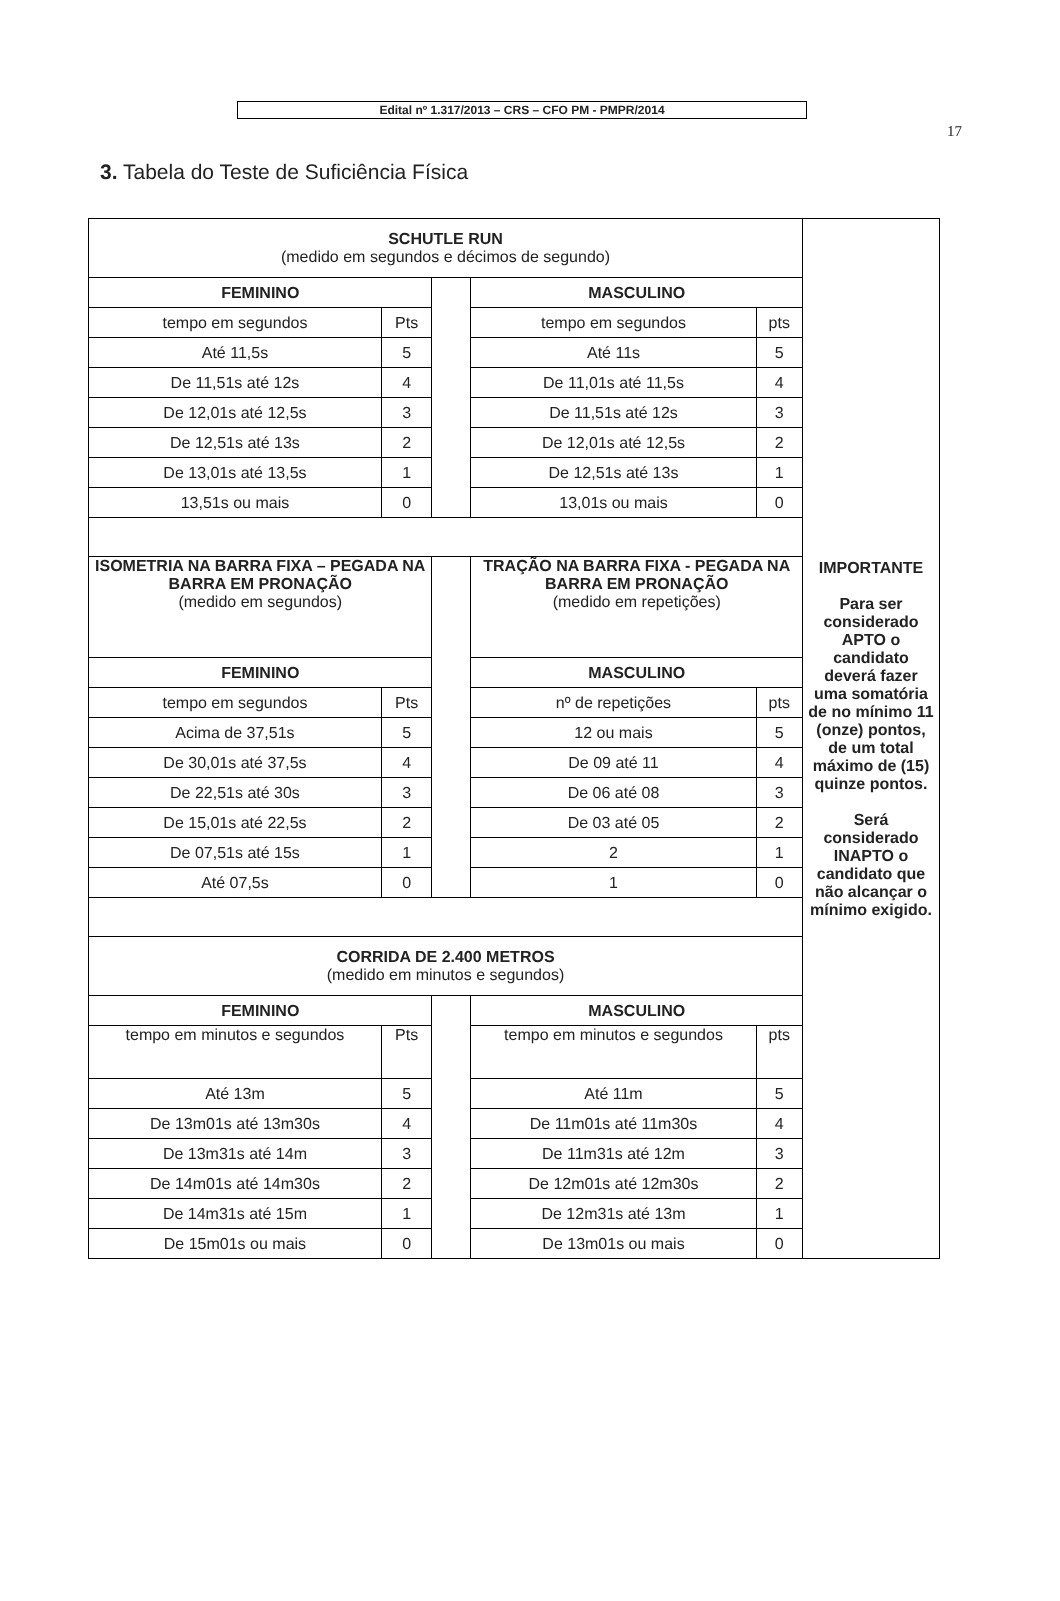Edital nº 1.317/2013 – CRS – CFO PM - PMPR/2014
17
3. Tabela do Teste de Suficiência Física
| SCHUTLE RUN (medido em segundos e décimos de segundo) | | | | | IMPORTANTE Para ser considerado APTO o candidato deverá fazer uma somatória de no mínimo 11 (onze) pontos, de um total máximo de (15) quinze pontos. Será considerado INAPTO o candidato que não alcançar o mínimo exigido. |
| FEMININO | | | MASCULINO | | |
| tempo em segundos | Pts | | tempo em segundos | pts | |
| Até 11,5s | 5 | | Até 11s | 5 | |
| De 11,51s até 12s | 4 | | De 11,01s até 11,5s | 4 | |
| De 12,01s até 12,5s | 3 | | De 11,51s até 12s | 3 | |
| De 12,51s até 13s | 2 | | De 12,01s até 12,5s | 2 | |
| De 13,01s até 13,5s | 1 | | De 12,51s até 13s | 1 | |
| 13,51s ou mais | 0 | | 13,01s ou mais | 0 | |
| ISOMETRIA NA BARRA FIXA – PEGADA NA BARRA EM PRONAÇÃO (medido em segundos) | | | TRAÇÃO NA BARRA FIXA - PEGADA NA BARRA EM PRONAÇÃO (medido em repetições) | | |
| FEMININO | | | MASCULINO | | |
| tempo em segundos | Pts | | nº de repetições | pts | |
| Acima de 37,51s | 5 | | 12 ou mais | 5 | |
| De 30,01s até 37,5s | 4 | | De 09 até 11 | 4 | |
| De 22,51s até 30s | 3 | | De 06 até 08 | 3 | |
| De 15,01s até 22,5s | 2 | | De 03 até 05 | 2 | |
| De 07,51s até 15s | 1 | | 2 | 1 | |
| Até 07,5s | 0 | | 1 | 0 | |
| CORRIDA DE 2.400 METROS (medido em minutos e segundos) | | | | | |
| FEMININO | | | MASCULINO | | |
| tempo em minutos e segundos | Pts | | tempo em minutos e segundos | pts | |
| Até 13m | 5 | | Até 11m | 5 | |
| De 13m01s até 13m30s | 4 | | De 11m01s até 11m30s | 4 | |
| De 13m31s até 14m | 3 | | De 11m31s até 12m | 3 | |
| De 14m01s até 14m30s | 2 | | De 12m01s até 12m30s | 2 | |
| De 14m31s até 15m | 1 | | De 12m31s até 13m | 1 | |
| De 15m01s ou mais | 0 | | De 13m01s ou mais | 0 | |